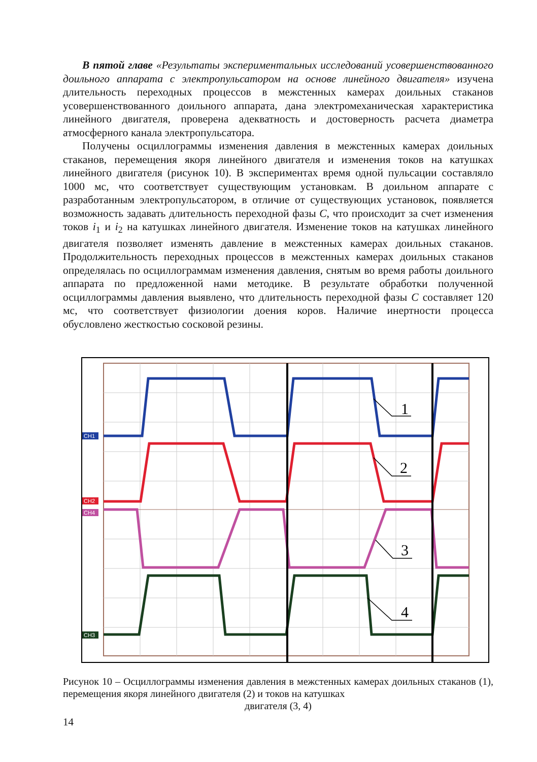В пятой главе «Результаты экспериментальных исследований усовершенствованного доильного аппарата с электропульсатором на основе линейного двигателя» изучена длительность переходных процессов в межстенных камерах доильных стаканов усовершенствованного доильного аппарата, дана электромеханическая характеристика линейного двигателя, проверена адекватность и достоверность расчета диаметра атмосферного канала электропульсатора.
Получены осциллограммы изменения давления в межстенных камерах доильных стаканов, перемещения якоря линейного двигателя и изменения токов на катушках линейного двигателя (рисунок 10). В экспериментах время одной пульсации составляло 1000 мс, что соответствует существующим установкам. В доильном аппарате с разработанным электропульсатором, в отличие от существующих установок, появляется возможность задавать длительность переходной фазы С, что происходит за счет изменения токов i<sub>1</sub> и i<sub>2</sub> на катушках линейного двигателя. Изменение токов на катушках линейного двигателя позволяет изменять давление в межстенных камерах доильных стаканов. Продолжительность переходных процессов в межстенных камерах доильных стаканов определялась по осциллограммам изменения давления, снятым во время работы доильного аппарата по предложенной нами методике. В результате обработки полученной осциллограммы давления выявлено, что длительность переходной фазы С составляет 120 мс, что соответствует физиологии доения коров. Наличие инертности процесса обусловлено жесткостью сосковой резины.
1
2
3
4
CH1
CH2
CH4
CH3
Рисунок 10 – Осциллограммы изменения давления в межстенных камерах доильных стаканов (1), перемещения якоря линейного двигателя (2) и токов на катушках
двигателя (3, 4)
14